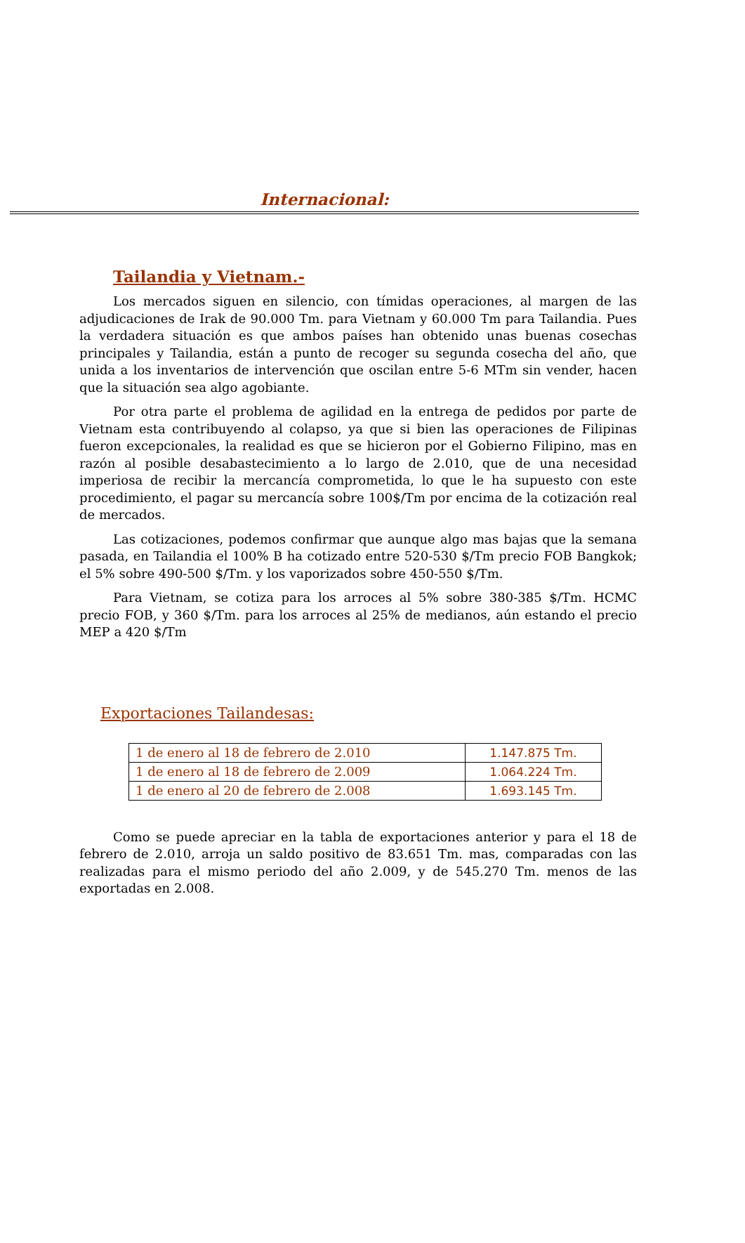Internacional:
Tailandia y Vietnam.-
Los mercados siguen en silencio, con tímidas operaciones, al margen de las adjudicaciones de Irak de 90.000 Tm. para Vietnam y 60.000 Tm para Tailandia. Pues la verdadera situación es que ambos países han obtenido unas buenas cosechas principales y Tailandia, están a punto de recoger su segunda cosecha del año, que unida a los inventarios de intervención que oscilan entre 5-6 MTm sin vender, hacen que la situación sea algo agobiante.
Por otra parte el problema de agilidad en la entrega de pedidos por parte de Vietnam esta contribuyendo al colapso, ya que si bien las operaciones de Filipinas fueron excepcionales, la realidad es que se hicieron por el Gobierno Filipino, mas en razón al posible desabastecimiento a lo largo de 2.010, que de una necesidad imperiosa de recibir la mercancía comprometida, lo que le ha supuesto con este procedimiento, el pagar su mercancía sobre 100$/Tm por encima de la cotización real de mercados.
Las cotizaciones, podemos confirmar que aunque algo mas bajas que la semana pasada, en Tailandia el 100% B ha cotizado entre 520-530 $/Tm precio FOB Bangkok; el 5% sobre 490-500 $/Tm. y los vaporizados sobre 450-550 $/Tm.
Para Vietnam, se cotiza para los arroces al 5% sobre 380-385 $/Tm. HCMC precio FOB, y 360 $/Tm. para los arroces al 25% de medianos, aún estando el precio MEP a 420 $/Tm
Exportaciones Tailandesas:
| 1 de enero al 18 de febrero de 2.010 | 1.147.875 Tm. |
| 1 de enero al 18 de febrero de 2.009 | 1.064.224 Tm. |
| 1 de enero al 20 de febrero de 2.008 | 1.693.145 Tm. |
Como se puede apreciar en la tabla de exportaciones anterior y para el 18 de febrero de 2.010, arroja un saldo positivo de 83.651 Tm. mas, comparadas con las realizadas para el mismo periodo del año 2.009, y de 545.270 Tm. menos de las exportadas en 2.008.